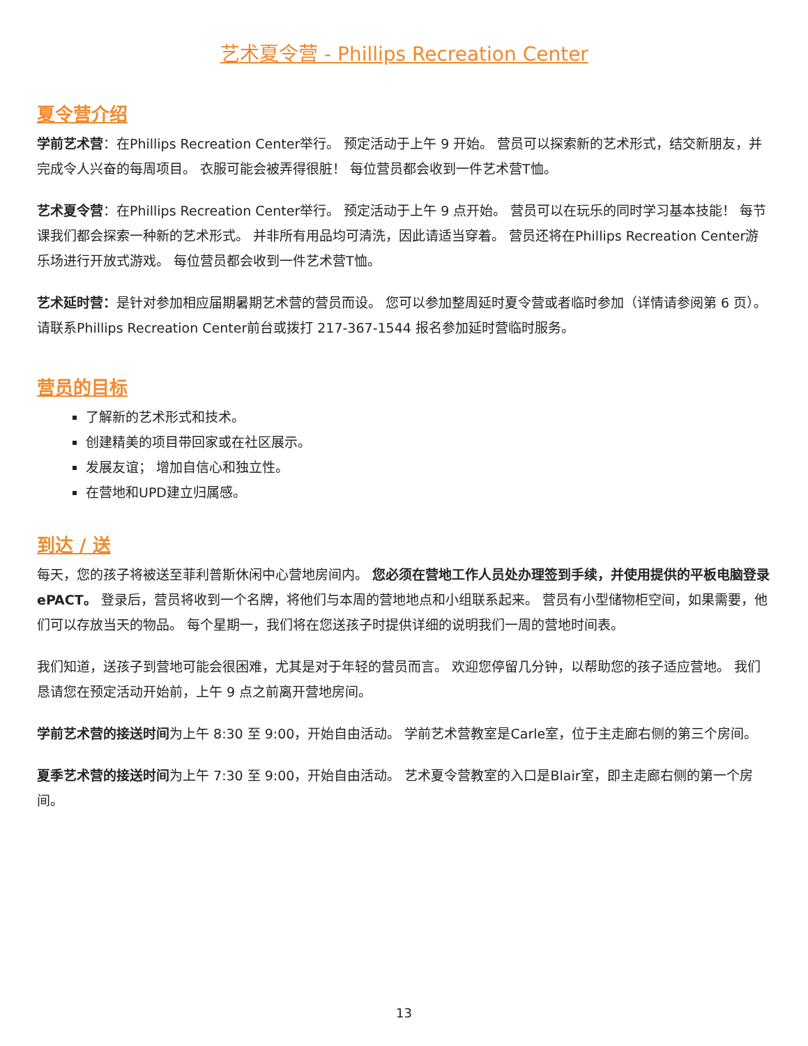艺术夏令营 - Phillips Recreation Center
夏令营介绍
学前艺术营：在Phillips Recreation Center举行。 预定活动于上午 9 开始。 营员可以探索新的艺术形式，结交新朋友，并完成令人兴奋的每周项目。 衣服可能会被弄得很脏！ 每位营员都会收到一件艺术营T恤。
艺术夏令营：在Phillips Recreation Center举行。 预定活动于上午 9 点开始。 营员可以在玩乐的同时学习基本技能！ 每节课我们都会探索一种新的艺术形式。 并非所有用品均可清洗，因此请适当穿着。 营员还将在Phillips Recreation Center游乐场进行开放式游戏。 每位营员都会收到一件艺术营T恤。
艺术延时营：是针对参加相应届期暑期艺术营的营员而设。 您可以参加整周延时夏令营或者临时参加（详情请参阅第 6 页）。 请联系Phillips Recreation Center前台或拨打 217-367-1544 报名参加延时营临时服务。
营员的目标
了解新的艺术形式和技术。
创建精美的项目带回家或在社区展示。
发展友谊； 增加自信心和独立性。
在营地和UPD建立归属感。
到达 / 送
每天，您的孩子将被送至菲利普斯休闲中心营地房间内。 您必须在营地工作人员处办理签到手续，并使用提供的平板电脑登录 ePACT。 登录后，营员将收到一个名牌，将他们与本周的营地地点和小组联系起来。 营员有小型储物柜空间，如果需要，他们可以存放当天的物品。 每个星期一，我们将在您送孩子时提供详细的说明我们一周的营地时间表。
我们知道，送孩子到营地可能会很困难，尤其是对于年轻的营员而言。 欢迎您停留几分钟，以帮助您的孩子适应营地。 我们恳请您在预定活动开始前，上午 9 点之前离开营地房间。
学前艺术营的接送时间为上午 8:30 至 9:00，开始自由活动。 学前艺术营教室是Carle室，位于主走廊右侧的第三个房间。
夏季艺术营的接送时间为上午 7:30 至 9:00，开始自由活动。 艺术夏令营教室的入口是Blair室，即主走廊右侧的第一个房间。
13